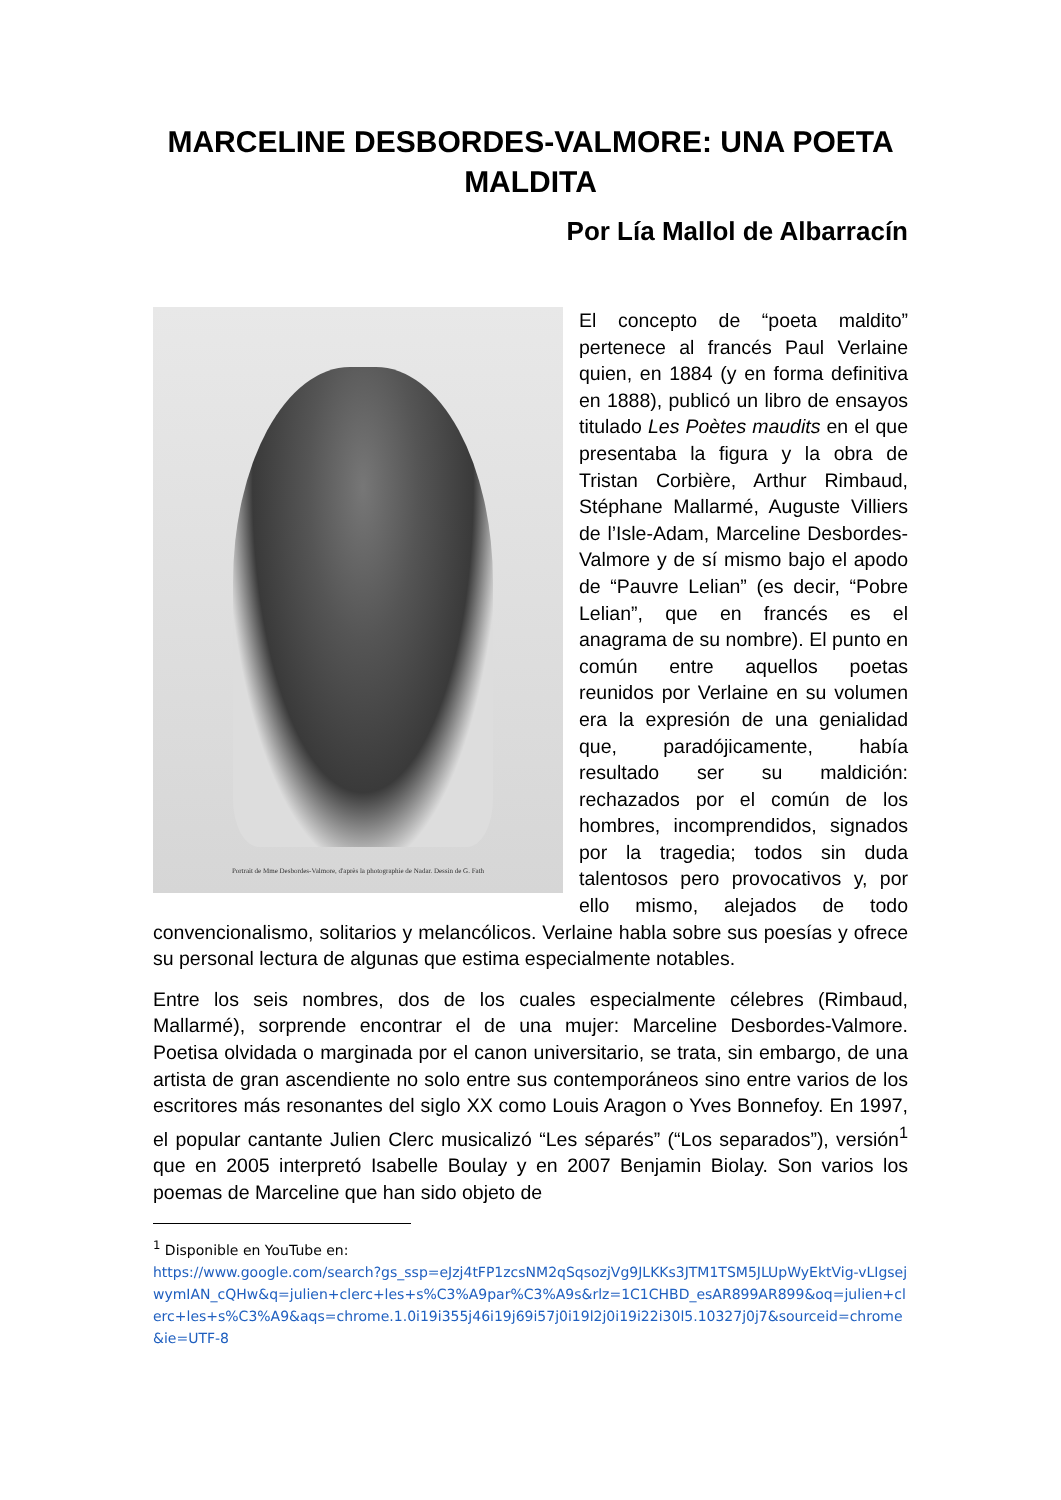MARCELINE DESBORDES-VALMORE: UNA POETA MALDITA
Por Lía Mallol de Albarracín
Portrait de Mme Desbordes-Valmore, d'après la photographie de Nadar. Dessin de G. Fath
El concepto de “poeta maldito” pertenece al francés Paul Verlaine quien, en 1884 (y en forma definitiva en 1888), publicó un libro de ensayos titulado Les Poètes maudits en el que presentaba la figura y la obra de Tristan Corbière, Arthur Rimbaud, Stéphane Mallarmé, Auguste Villiers de l’Isle-Adam, Marceline Desbordes-Valmore y de sí mismo bajo el apodo de “Pauvre Lelian” (es decir, “Pobre Lelian”, que en francés es el anagrama de su nombre). El punto en común entre aquellos poetas reunidos por Verlaine en su volumen era la expresión de una genialidad que, paradójicamente, había resultado ser su maldición: rechazados por el común de los hombres, incomprendidos, signados por la tragedia; todos sin duda talentosos pero provocativos y, por ello mismo, alejados de todo convencionalismo, solitarios y melancólicos. Verlaine habla sobre sus poesías y ofrece su personal lectura de algunas que estima especialmente notables.
Entre los seis nombres, dos de los cuales especialmente célebres (Rimbaud, Mallarmé), sorprende encontrar el de una mujer: Marceline Desbordes-Valmore. Poetisa olvidada o marginada por el canon universitario, se trata, sin embargo, de una artista de gran ascendiente no solo entre sus contemporáneos sino entre varios de los escritores más resonantes del siglo XX como Louis Aragon o Yves Bonnefoy. En 1997, el popular cantante Julien Clerc musicalizó “Les séparés” (“Los separados”), versión<sup>1</sup> que en 2005 interpretó Isabelle Boulay y en 2007 Benjamin Biolay. Son varios los poemas de Marceline que han sido objeto de
<sup>1</sup> Disponible en YouTube en:
https://www.google.com/search?gs_ssp=eJzj4tFP1zcsNM2qSqsozjVg9JLKKs3JTM1TSM5JLUpWyEktVig-vLIgsejwymIAN_cQHw&q=julien+clerc+les+s%C3%A9par%C3%A9s&rlz=1C1CHBD_esAR899AR899&oq=julien+clerc+les+s%C3%A9&aqs=chrome.1.0i19i355j46i19j69i57j0i19l2j0i19i22i30l5.10327j0j7&sourceid=chrome&ie=UTF-8